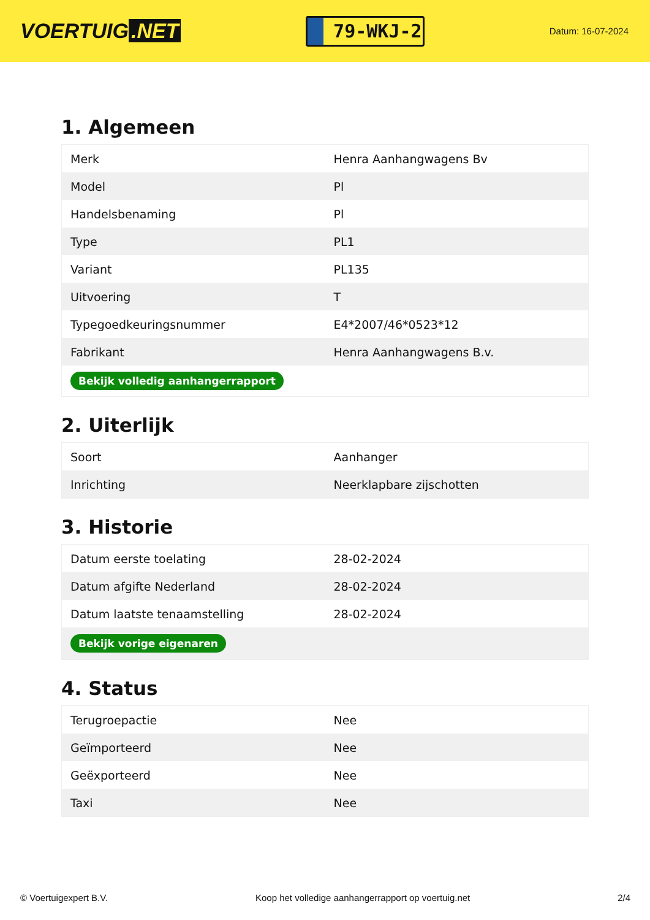VOERTUIG.NET
79-WKJ-2
Datum: 16-07-2024
1. Algemeen
| Merk | Henra Aanhangwagens Bv |
| Model | Pl |
| Handelsbenaming | Pl |
| Type | PL1 |
| Variant | PL135 |
| Uitvoering | T |
| Typegoedkeuringsnummer | E4*2007/46*0523*12 |
| Fabrikant | Henra Aanhangwagens B.v. |
| Bekijk volledig aanhangerrapport | |
2. Uiterlijk
| Soort | Aanhanger |
| Inrichting | Neerklapbare zijschotten |
3. Historie
| Datum eerste toelating | 28-02-2024 |
| Datum afgifte Nederland | 28-02-2024 |
| Datum laatste tenaamstelling | 28-02-2024 |
| Bekijk vorige eigenaren | |
4. Status
| Terugroepactie | Nee |
| Geïmporteerd | Nee |
| Geëxporteerd | Nee |
| Taxi | Nee |
© Voertuigexpert B.V. Koop het volledige aanhangerrapport op voertuig.net 2/4